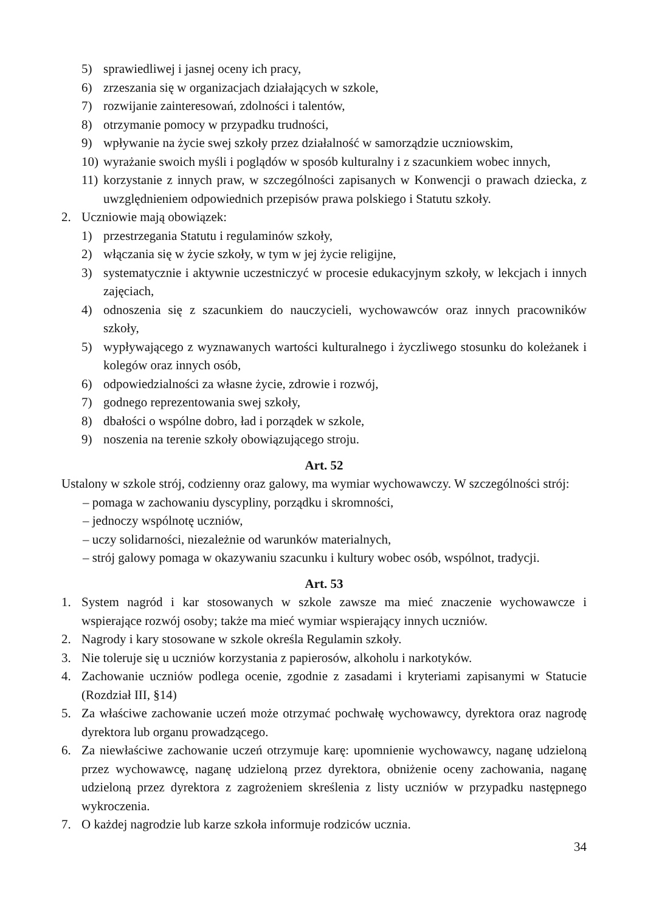5) sprawiedliwej i jasnej oceny ich pracy,
6) zrzeszania się w organizacjach działających w szkole,
7) rozwijanie zainteresowań, zdolności i talentów,
8) otrzymanie pomocy w przypadku trudności,
9) wpływanie na życie swej szkoły przez działalność w samorządzie uczniowskim,
10) wyrażanie swoich myśli i poglądów w sposób kulturalny i z szacunkiem wobec innych,
11) korzystanie z innych praw, w szczególności zapisanych w Konwencji o prawach dziecka, z uwzględnieniem odpowiednich przepisów prawa polskiego i Statutu szkoły.
2. Uczniowie mają obowiązek:
1) przestrzegania Statutu i regulaminów szkoły,
2) włączania się w życie szkoły, w tym w jej życie religijne,
3) systematycznie i aktywnie uczestniczyć w procesie edukacyjnym szkoły, w lekcjach i innych zajęciach,
4) odnoszenia się z szacunkiem do nauczycieli, wychowawców oraz innych pracowników szkoły,
5) wypływającego z wyznawanych wartości kulturalnego i życzliwego stosunku do koleżanek i kolegów oraz innych osób,
6) odpowiedzialności za własne życie, zdrowie i rozwój,
7) godnego reprezentowania swej szkoły,
8) dbałości o wspólne dobro, ład i porządek w szkole,
9) noszenia na terenie szkoły obowiązującego stroju.
Art. 52
Ustalony w szkole strój, codzienny oraz galowy, ma wymiar wychowawczy. W szczególności strój:
– pomaga w zachowaniu dyscypliny, porządku i skromności,
– jednoczy wspólnotę uczniów,
– uczy solidarności, niezależnie od warunków materialnych,
– strój galowy pomaga w okazywaniu szacunku i kultury wobec osób, wspólnot, tradycji.
Art. 53
1. System nagród i kar stosowanych w szkole zawsze ma mieć znaczenie wychowawcze i wspierające rozwój osoby; także ma mieć wymiar wspierający innych uczniów.
2. Nagrody i kary stosowane w szkole określa Regulamin szkoły.
3. Nie toleruje się u uczniów korzystania z papierosów, alkoholu i narkotyków.
4. Zachowanie uczniów podlega ocenie, zgodnie z zasadami i kryteriami zapisanymi w Statucie (Rozdział III, §14)
5. Za właściwe zachowanie uczeń może otrzymać pochwałę wychowawcy, dyrektora oraz nagrodę dyrektora lub organu prowadzącego.
6. Za niewłaściwe zachowanie uczeń otrzymuje karę: upomnienie wychowawcy, naganę udzieloną przez wychowawcę, naganę udzieloną przez dyrektora, obniżenie oceny zachowania, naganę udzieloną przez dyrektora z zagrożeniem skreślenia z listy uczniów w przypadku następnego wykroczenia.
7. O każdej nagrodzie lub karze szkoła informuje rodziców ucznia.
34